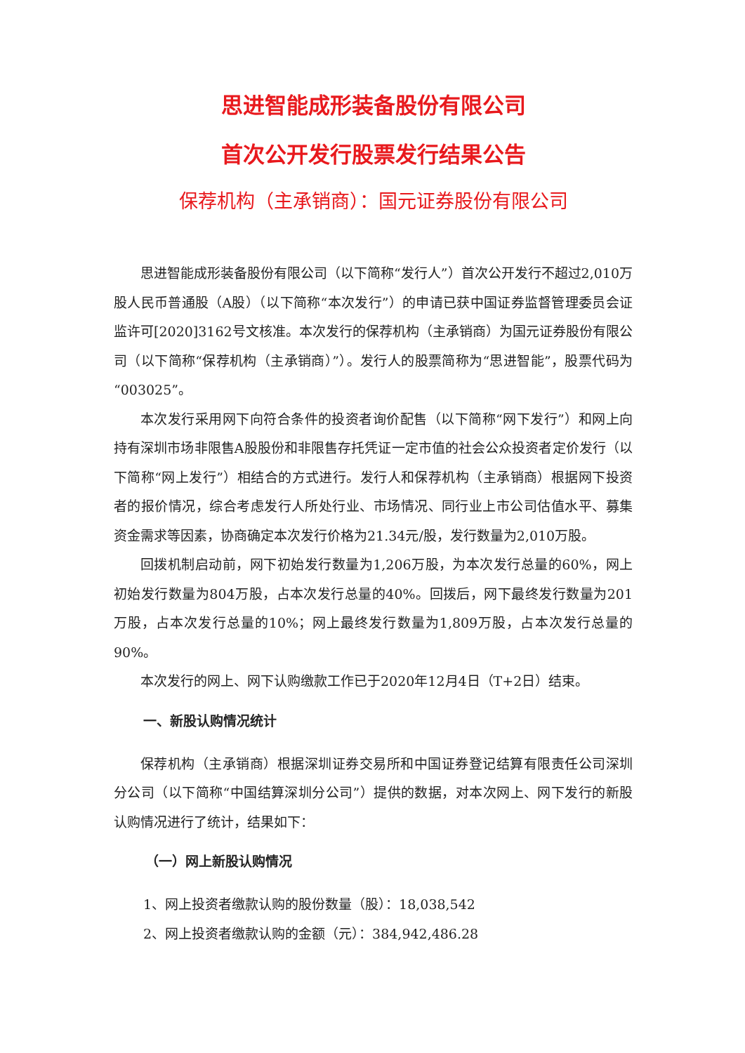思进智能成形装备股份有限公司
首次公开发行股票发行结果公告
保荐机构（主承销商）：国元证券股份有限公司
思进智能成形装备股份有限公司（以下简称“发行人”）首次公开发行不超过2,010万股人民币普通股（A股）（以下简称“本次发行”）的申请已获中国证券监督管理委员会证监许可[2020]3162号文核准。本次发行的保荐机构（主承销商）为国元证券股份有限公司（以下简称“保荐机构（主承销商）”）。发行人的股票简称为“思进智能”，股票代码为“003025”。
本次发行采用网下向符合条件的投资者询价配售（以下简称“网下发行”）和网上向持有深圳市场非限售A股股份和非限售存托凭证一定市值的社会公众投资者定价发行（以下简称“网上发行”）相结合的方式进行。发行人和保荐机构（主承销商）根据网下投资者的报价情况，综合考虑发行人所处行业、市场情况、同行业上市公司估值水平、募集资金需求等因素，协商确定本次发行价格为21.34元/股，发行数量为2,010万股。
回拨机制启动前，网下初始发行数量为1,206万股，为本次发行总量的60%，网上初始发行数量为804万股，占本次发行总量的40%。回拨后，网下最终发行数量为201万股，占本次发行总量的10%；网上最终发行数量为1,809万股，占本次发行总量的90%。
本次发行的网上、网下认购缴款工作已于2020年12月4日（T+2日）结束。
一、新股认购情况统计
保荐机构（主承销商）根据深圳证券交易所和中国证券登记结算有限责任公司深圳分公司（以下简称“中国结算深圳分公司”）提供的数据，对本次网上、网下发行的新股认购情况进行了统计，结果如下：
（一）网上新股认购情况
1、网上投资者缴款认购的股份数量（股）：18,038,542
2、网上投资者缴款认购的金额（元）：384,942,486.28